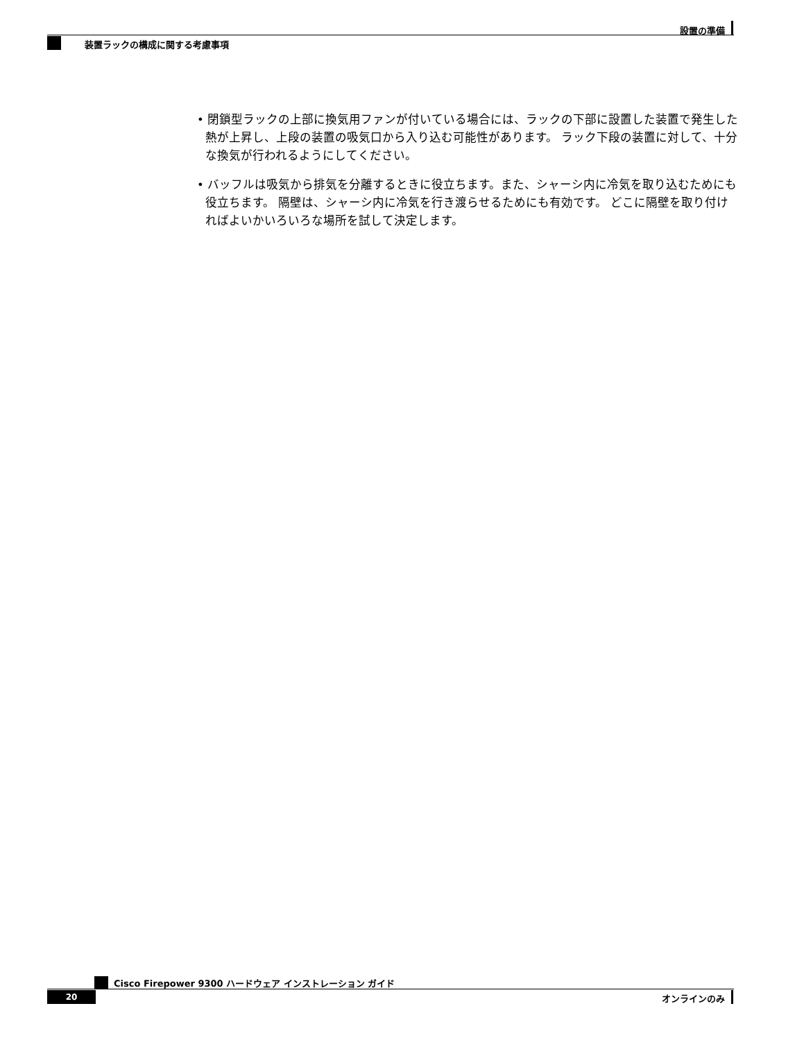設置の準備
装置ラックの構成に関する考慮事項
• 閉鎖型ラックの上部に換気用ファンが付いている場合には、ラックの下部に設置した装置で発生した熱が上昇し、上段の装置の吸気口から入り込む可能性があります。 ラック下段の装置に対して、十分な換気が行われるようにしてください。
• バッフルは吸気から排気を分離するときに役立ちます。また、シャーシ内に冷気を取り込むためにも役立ちます。 隔壁は、シャーシ内に冷気を行き渡らせるためにも有効です。 どこに隔壁を取り付ければよいかいろいろな場所を試して決定します。
Cisco Firepower 9300 ハードウェア インストレーション ガイド
20 オンラインのみ